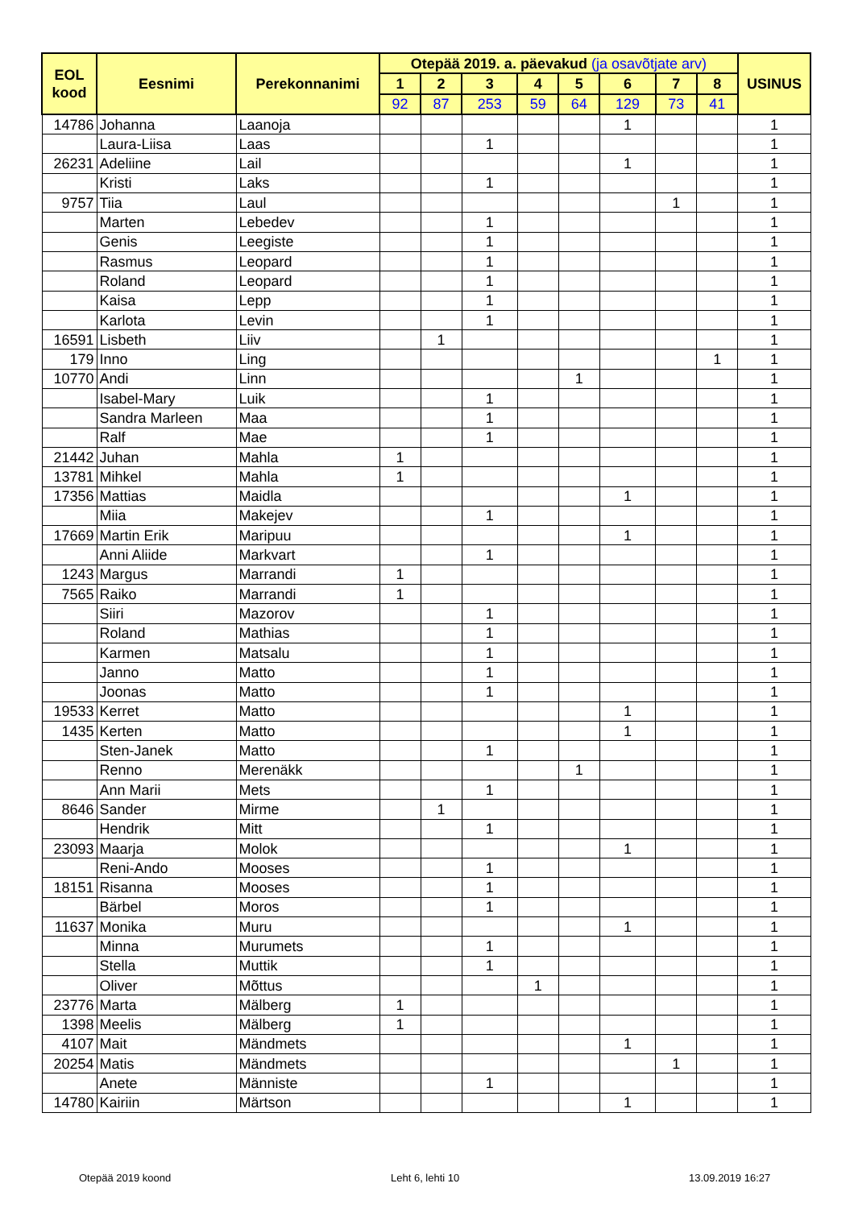| EOL kood | Eesnimi | Perekonnanimi | Otepää 2019. a. päevakud (ja osavõtjate arv) | | | | | | | | USINUS |
| --- | --- | --- | --- | --- | --- | --- | --- | --- | --- | --- | --- |
| | | | 1 | 2 | 3 | 4 | 5 | 6 | 7 | 8 | |
| | | | 92 | 87 | 253 | 59 | 64 | 129 | 73 | 41 | |
| 14786 | Johanna | Laanoja | | | | | | 1 | | | 1 |
| | Laura-Liisa | Laas | | | 1 | | | | | | 1 |
| 26231 | Adeliine | Lail | | | | | | 1 | | | 1 |
| | Kristi | Laks | | | 1 | | | | | | 1 |
| 9757 | Tiia | Laul | | | | | | | 1 | | 1 |
| | Marten | Lebedev | | | 1 | | | | | | 1 |
| | Genis | Leegiste | | | 1 | | | | | | 1 |
| | Rasmus | Leopard | | | 1 | | | | | | 1 |
| | Roland | Leopard | | | 1 | | | | | | 1 |
| | Kaisa | Lepp | | | 1 | | | | | | 1 |
| | Karlota | Levin | | | 1 | | | | | | 1 |
| 16591 | Lisbeth | Liiv | | 1 | | | | | | | 1 |
| 179 | Inno | Ling | | | | | | | | 1 | 1 |
| 10770 | Andi | Linn | | | | | 1 | | | | 1 |
| | Isabel-Mary | Luik | | | 1 | | | | | | 1 |
| | Sandra Marleen | Maa | | | 1 | | | | | | 1 |
| | Ralf | Mae | | | 1 | | | | | | 1 |
| 21442 | Juhan | Mahla | 1 | | | | | | | | 1 |
| 13781 | Mihkel | Mahla | 1 | | | | | | | | 1 |
| 17356 | Mattias | Maidla | | | | | | 1 | | | 1 |
| | Miia | Makejev | | | 1 | | | | | | 1 |
| 17669 | Martin Erik | Maripuu | | | | | | 1 | | | 1 |
| | Anni Aliide | Markvart | | | 1 | | | | | | 1 |
| 1243 | Margus | Marrandi | 1 | | | | | | | | 1 |
| 7565 | Raiko | Marrandi | 1 | | | | | | | | 1 |
| | Siiri | Mazorov | | | 1 | | | | | | 1 |
| | Roland | Mathias | | | 1 | | | | | | 1 |
| | Karmen | Matsalu | | | 1 | | | | | | 1 |
| | Janno | Matto | | | 1 | | | | | | 1 |
| | Joonas | Matto | | | 1 | | | | | | 1 |
| 19533 | Kerret | Matto | | | | | | 1 | | | 1 |
| 1435 | Kerten | Matto | | | | | | 1 | | | 1 |
| | Sten-Janek | Matto | | | 1 | | | | | | 1 |
| | Renno | Merenäkk | | | | | 1 | | | | 1 |
| | Ann Marii | Mets | | | 1 | | | | | | 1 |
| 8646 | Sander | Mirme | | 1 | | | | | | | 1 |
| | Hendrik | Mitt | | | 1 | | | | | | 1 |
| 23093 | Maarja | Molok | | | | | | 1 | | | 1 |
| | Reni-Ando | Mooses | | | 1 | | | | | | 1 |
| 18151 | Risanna | Mooses | | | 1 | | | | | | 1 |
| | Bärbel | Moros | | | 1 | | | | | | 1 |
| 11637 | Monika | Muru | | | | | | 1 | | | 1 |
| | Minna | Murumets | | | 1 | | | | | | 1 |
| | Stella | Muttik | | | 1 | | | | | | 1 |
| | Oliver | Mõttus | | | | 1 | | | | | 1 |
| 23776 | Marta | Mälberg | 1 | | | | | | | | 1 |
| 1398 | Meelis | Mälberg | 1 | | | | | | | | 1 |
| 4107 | Mait | Mändmets | | | | | | 1 | | | 1 |
| 20254 | Matis | Mändmets | | | | | | | 1 | | 1 |
| | Anete | Männiste | | | 1 | | | | | | 1 |
| 14780 | Kairiin | Märtson | | | | | | 1 | | | 1 |
Otepää 2019 koond Leht 6, lehti 10 13.09.2019 16:27